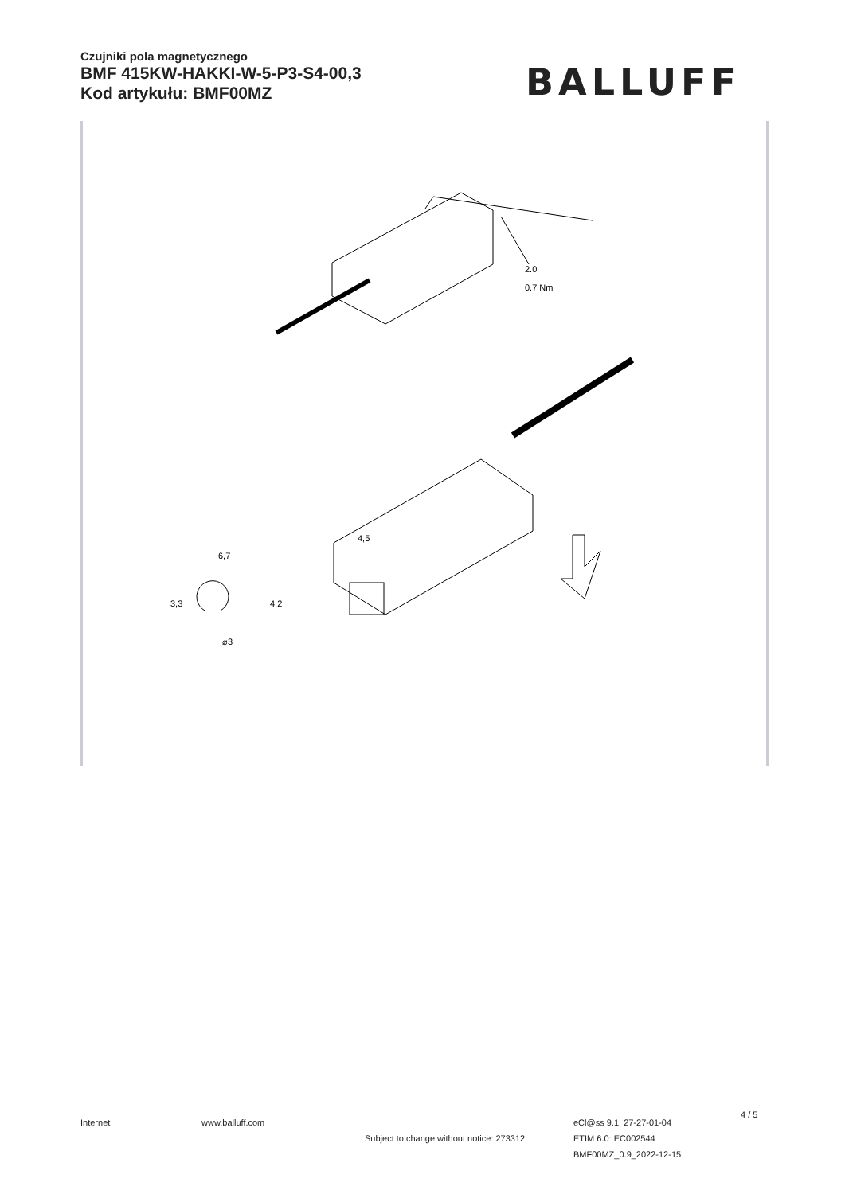Czujniki pola magnetycznego
BMF 415KW-HAKKI-W-5-P3-S4-00,3
Kod artykułu: BMF00MZ
BALLUFF
2.0
0.7 Nm
6,7
4,5
⌀3
3,3
4,2
Internet www.balluff.com
Subject to change without notice: 273312
eCl@ss 9.1: 27-27-01-04
ETIM 6.0: EC002544
BMF00MZ_0.9_2022-12-15
4 / 5